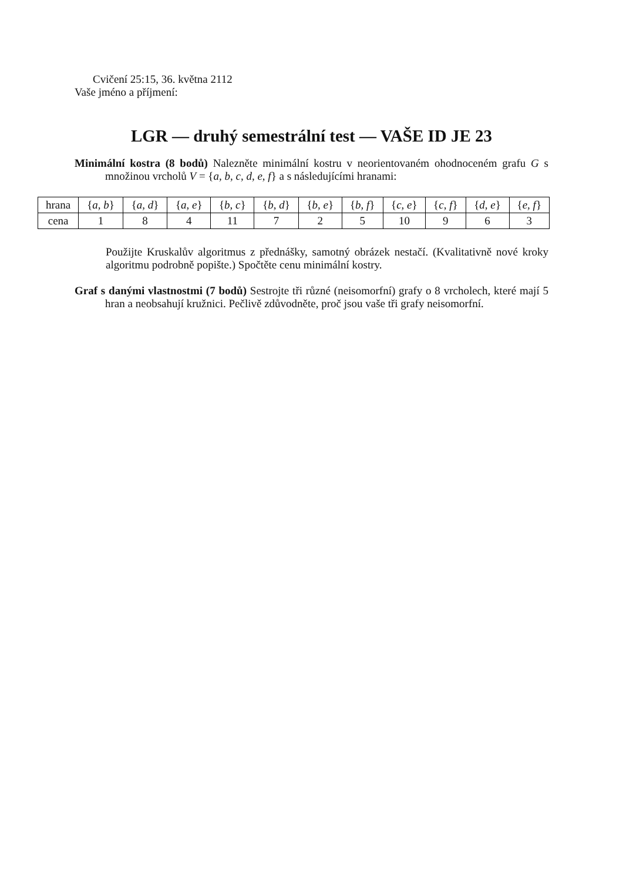Cvičení 25:15, 36. května 2112
Vaše jméno a příjmení:
LGR — druhý semestrální test — VAŠE ID JE 23
Minimální kostra (8 bodů) Nalezněte minimální kostru v neorientovaném ohodnoceném grafu G s množinou vrcholů V = {a, b, c, d, e, f} a s následujícími hranami:
| hrana | { a, b } | { a, d } | { a, e } | { b, c } | { b, d } | { b, e } | { b, f } | { c, e } | { c, f } | { d, e } | { e, f } |
| cena | 1 | 8 | 4 | 11 | 7 | 2 | 5 | 10 | 9 | 6 | 3 |
Použijte Kruskalův algoritmus z přednášky, samotný obrázek nestačí. (Kvalitativně nové kroky algoritmu podrobně popište.) Spočtěte cenu minimální kostry.
Graf s danými vlastnostmi (7 bodů) Sestrojte tři různé (neisomorfní) grafy o 8 vrcholech, které mají 5 hran a neobsahují kružnici. Pečlivě zdůvodněte, proč jsou vaše tři grafy neisomorfní.